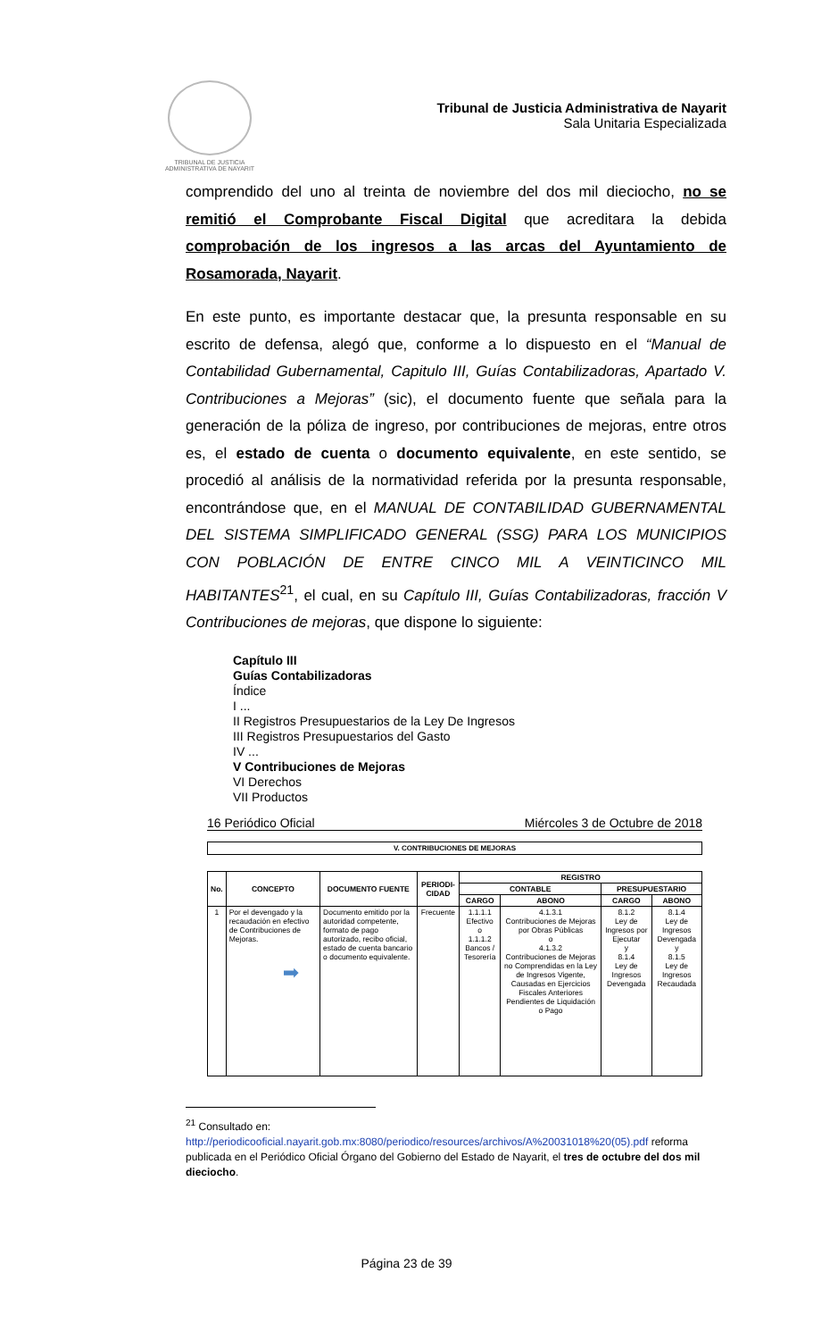TRIBUNAL DE JUSTICIA
ADMINISTRATIVA DE NAYARIT
Tribunal de Justicia Administrativa de Nayarit
Sala Unitaria Especializada
comprendido del uno al treinta de noviembre del dos mil dieciocho, no se remitió el Comprobante Fiscal Digital que acreditara la debida comprobación de los ingresos a las arcas del Ayuntamiento de Rosamorada, Nayarit.
En este punto, es importante destacar que, la presunta responsable en su escrito de defensa, alegó que, conforme a lo dispuesto en el “Manual de Contabilidad Gubernamental, Capitulo III, Guías Contabilizadoras, Apartado V. Contribuciones a Mejoras” (sic), el documento fuente que señala para la generación de la póliza de ingreso, por contribuciones de mejoras, entre otros es, el estado de cuenta o documento equivalente, en este sentido, se procedió al análisis de la normatividad referida por la presunta responsable, encontrándose que, en el MANUAL DE CONTABILIDAD GUBERNAMENTAL DEL SISTEMA SIMPLIFICADO GENERAL (SSG) PARA LOS MUNICIPIOS CON POBLACIÓN DE ENTRE CINCO MIL A VEINTICINCO MIL HABITANTES<sup>21</sup>, el cual, en su Capítulo III, Guías Contabilizadoras, fracción V Contribuciones de mejoras, que dispone lo siguiente:
Capítulo III
Guías Contabilizadoras
Índice
I ...
II Registros Presupuestarios de la Ley De Ingresos
III Registros Presupuestarios del Gasto
IV ...
V Contribuciones de Mejoras
VI Derechos
VII Productos
16 Periódico Oficial Miércoles 3 de Octubre de 2018
V. CONTRIBUCIONES DE MEJORAS
| No. | CONCEPTO | DOCUMENTO FUENTE | PERIODI-CIDAD | REGISTRO | | | |
| --- | --- | --- | --- | --- | --- | --- | --- |
| | | | | CONTABLE | | PRESUPUESTARIO | |
| | | | | CARGO | ABONO | CARGO | ABONO |
| 1 | Por el devengado y la recaudación en efectivo de Contribuciones de Mejoras. ➡ | Documento emitido por la autoridad competente, formato de pago autorizado, recibo oficial, estado de cuenta bancario o documento equivalente. | Frecuente | 1.1.1.1 Efectivo o 1.1.1.2 Bancos / Tesorería | 4.1.3.1 Contribuciones de Mejoras por Obras Públicas o 4.1.3.2 Contribuciones de Mejoras no Comprendidas en la Ley de Ingresos Vigente, Causadas en Ejercicios Fiscales Anteriores Pendientes de Liquidación o Pago | 8.1.2 Ley de Ingresos por Ejecutar y 8.1.4 Ley de Ingresos Devengada | 8.1.4 Ley de Ingresos Devengada y 8.1.5 Ley de Ingresos Recaudada |
<sup>21</sup> Consultado en:
http://periodicooficial.nayarit.gob.mx:8080/periodico/resources/archivos/A%20031018%20(05).pdf reforma publicada en el Periódico Oficial Órgano del Gobierno del Estado de Nayarit, el tres de octubre del dos mil dieciocho.
Página 23 de 39